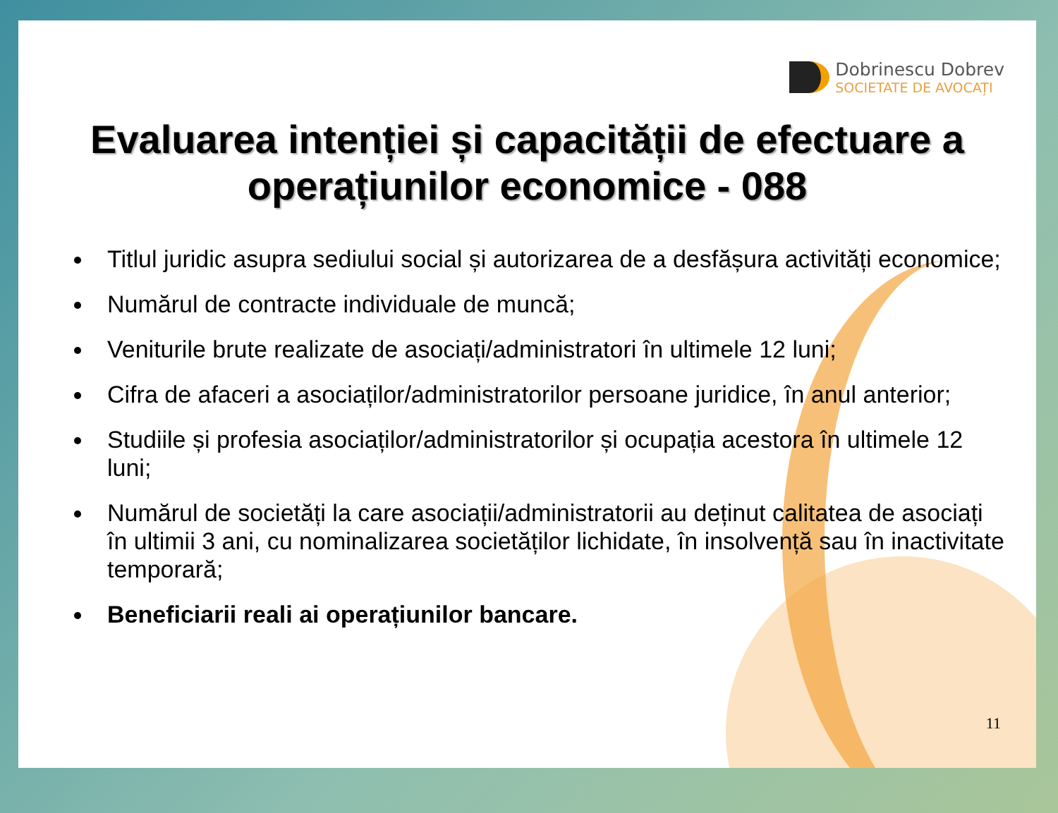Dobrinescu Dobrev
SOCIETATE DE AVOCAȚI
Evaluarea intenției și capacității de efectuare a operațiunilor economice - 088
Titlul juridic asupra sediului social și autorizarea de a desfășura activități economice;
Numărul de contracte individuale de muncă;
Veniturile brute realizate de asociați/administratori în ultimele 12 luni;
Cifra de afaceri a asociaților/administratorilor persoane juridice, în anul anterior;
Studiile și profesia asociaților/administratorilor și ocupația acestora în ultimele 12 luni;
Numărul de societăți la care asociații/administratorii au deținut calitatea de asociați în ultimii 3 ani, cu nominalizarea societăților lichidate, în insolvență sau în inactivitate temporară;
Beneficiarii reali ai operațiunilor bancare.
11